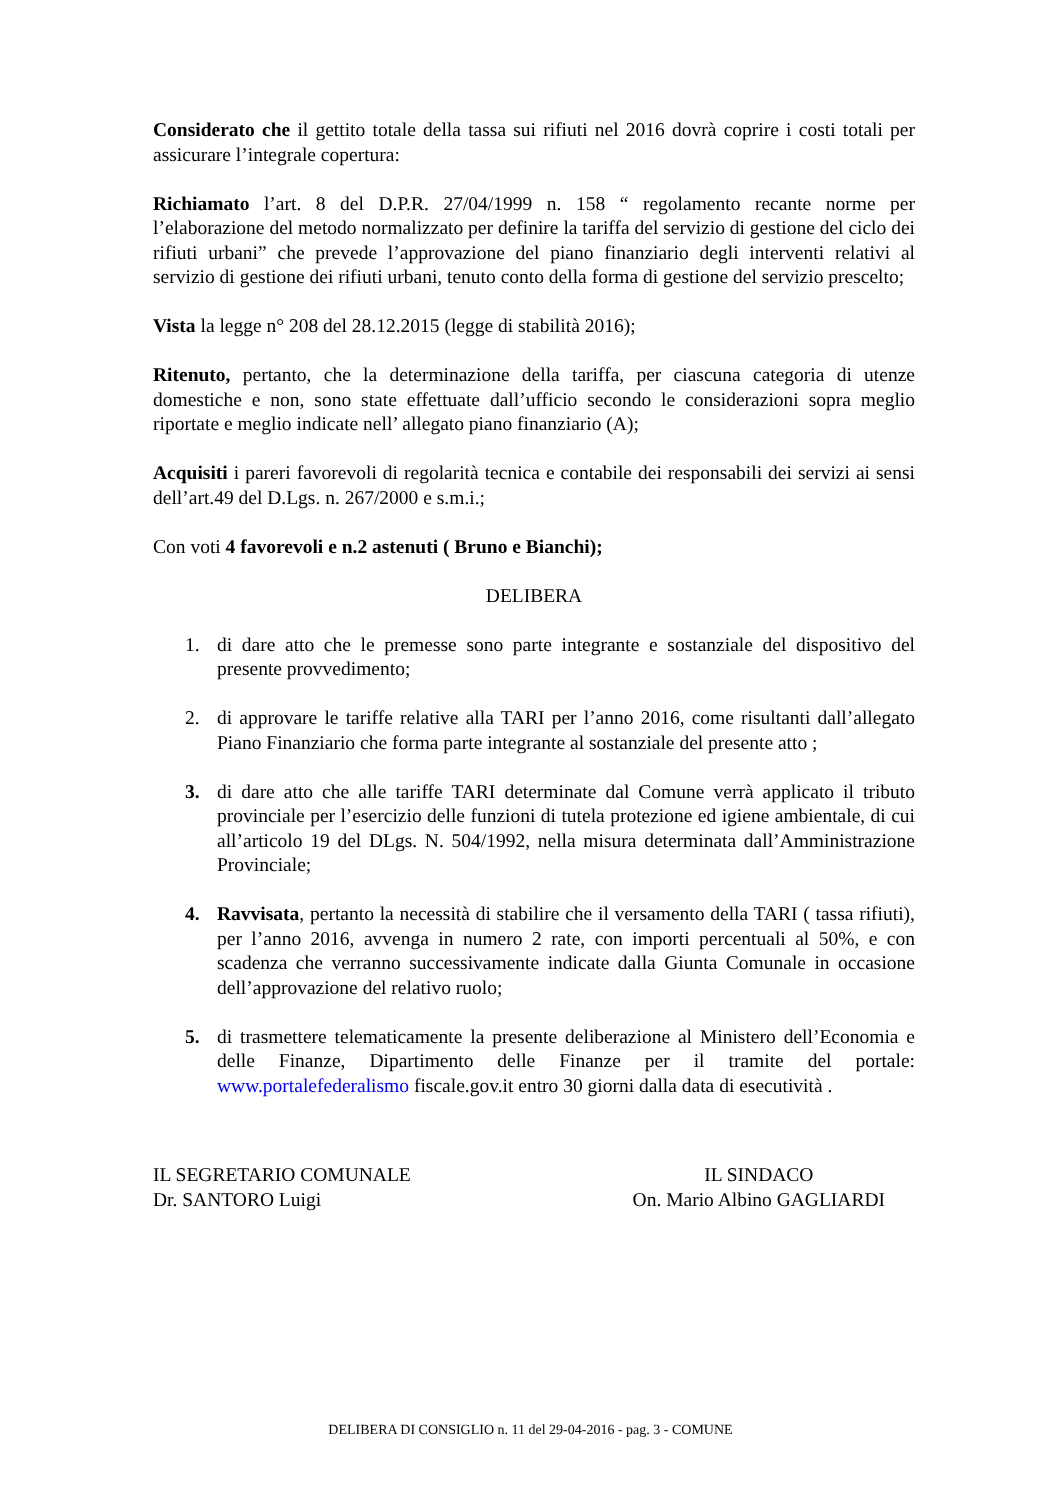Considerato che il gettito totale della tassa sui rifiuti nel 2016 dovrà coprire i costi totali per assicurare l’integrale copertura:
Richiamato l’art. 8 del D.P.R. 27/04/1999 n. 158 “ regolamento recante norme per l’elaborazione del metodo normalizzato per definire la tariffa del servizio di gestione del ciclo dei rifiuti urbani” che prevede l’approvazione del piano finanziario degli interventi relativi al servizio di gestione dei rifiuti urbani, tenuto conto della forma di gestione del servizio prescelto;
Vista la legge n° 208 del 28.12.2015 (legge di stabilità 2016);
Ritenuto, pertanto, che la determinazione della tariffa, per ciascuna categoria di utenze domestiche e non, sono state effettuate dall’ufficio secondo le considerazioni sopra meglio riportate e meglio indicate nell’ allegato piano finanziario (A);
Acquisiti i pareri favorevoli di regolarità tecnica e contabile dei responsabili dei servizi ai sensi dell’art.49 del D.Lgs. n. 267/2000 e s.m.i.;
Con voti 4 favorevoli e n.2 astenuti ( Bruno e Bianchi);
DELIBERA
1. di dare atto che le premesse sono parte integrante e sostanziale del dispositivo del presente provvedimento;
2. di approvare le tariffe relative alla TARI per l’anno 2016, come risultanti dall’allegato Piano Finanziario che forma parte integrante al sostanziale del presente atto ;
3. di dare atto che alle tariffe TARI determinate dal Comune verrà applicato il tributo provinciale per l’esercizio delle funzioni di tutela protezione ed igiene ambientale, di cui all’articolo 19 del DLgs. N. 504/1992, nella misura determinata dall’Amministrazione Provinciale;
4. Ravvisata, pertanto la necessità di stabilire che il versamento della TARI ( tassa rifiuti), per l’anno 2016, avvenga in numero 2 rate, con importi percentuali al 50%, e con scadenza che verranno successivamente indicate dalla Giunta Comunale in occasione dell’approvazione del relativo ruolo;
5. di trasmettere telematicamente la presente deliberazione al Ministero dell’Economia e delle Finanze, Dipartimento delle Finanze per il tramite del portale: www.portalefederalismo fiscale.gov.it entro 30 giorni dalla data di esecutività .
IL SEGRETARIO COMUNALE
Dr. SANTORO Luigi
IL SINDACO
On. Mario Albino GAGLIARDI
DELIBERA DI CONSIGLIO n. 11 del 29-04-2016 - pag. 3 - COMUNE